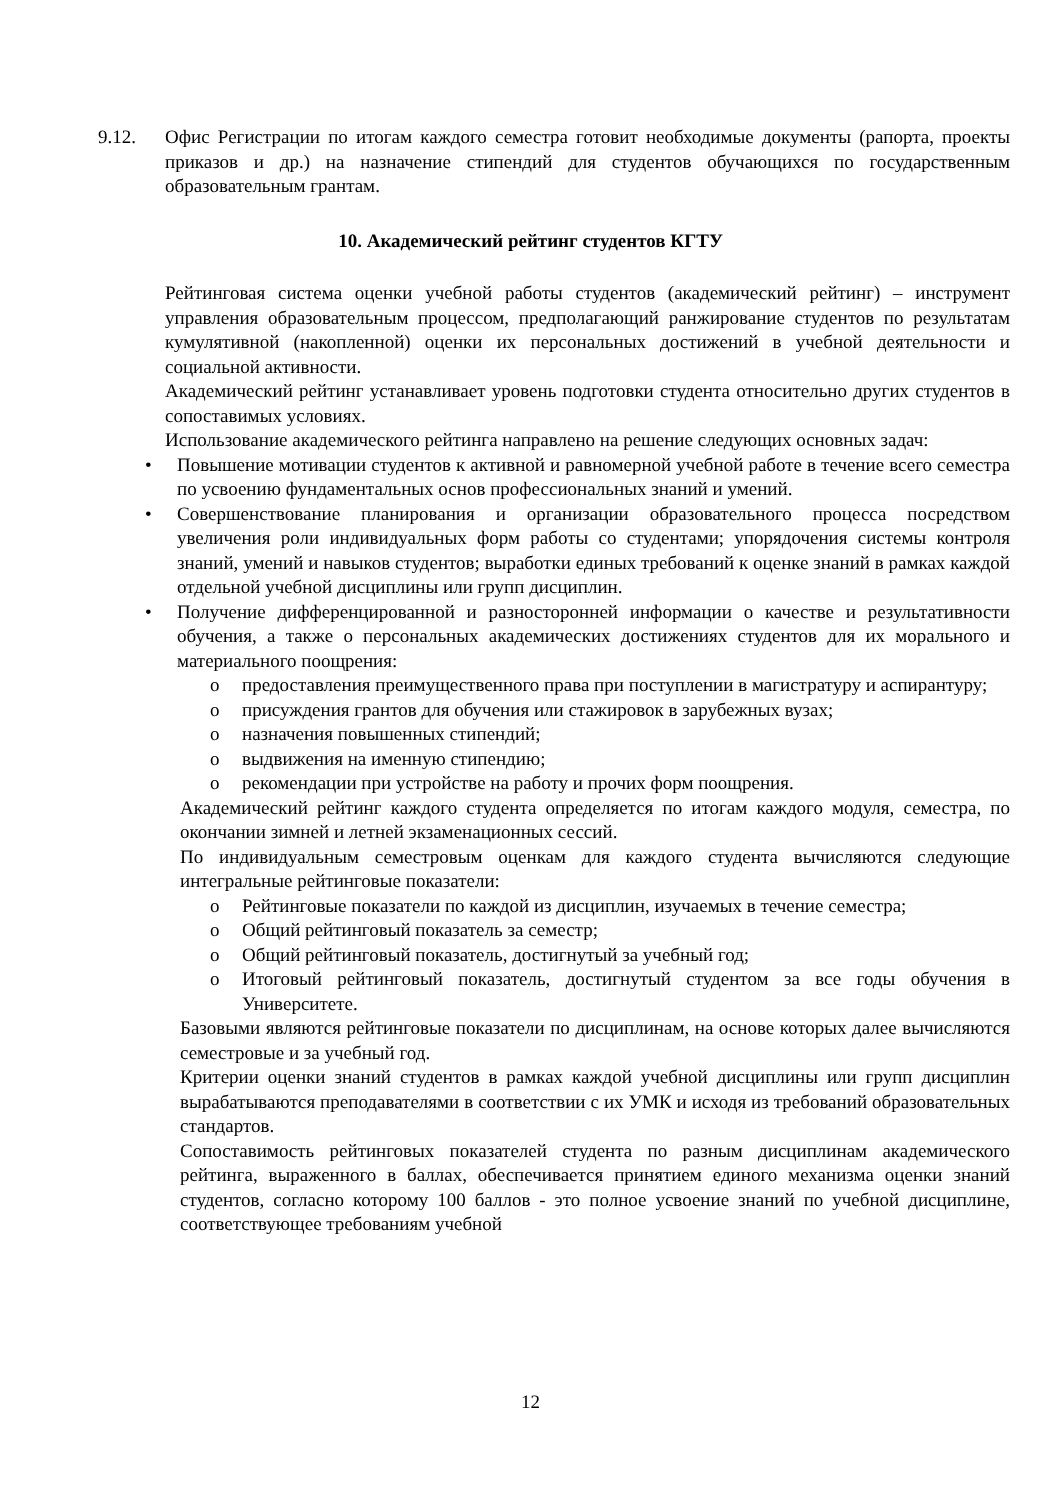9.12. Офис Регистрации по итогам каждого семестра готовит необходимые документы (рапорта, проекты приказов и др.) на назначение стипендий для студентов обучающихся по государственным образовательным грантам.
10. Академический рейтинг студентов КГТУ
Рейтинговая система оценки учебной работы студентов (академический рейтинг) – инструмент управления образовательным процессом, предполагающий ранжирование студентов по результатам кумулятивной (накопленной) оценки их персональных достижений в учебной деятельности и социальной активности.
Академический рейтинг устанавливает уровень подготовки студента относительно других студентов в сопоставимых условиях.
Использование академического рейтинга направлено на решение следующих основных задач:
• Повышение мотивации студентов к активной и равномерной учебной работе в течение всего семестра по усвоению фундаментальных основ профессиональных знаний и умений.
• Совершенствование планирования и организации образовательного процесса посредством увеличения роли индивидуальных форм работы со студентами; упорядочения системы контроля знаний, умений и навыков студентов; выработки единых требований к оценке знаний в рамках каждой отдельной учебной дисциплины или групп дисциплин.
• Получение дифференцированной и разносторонней информации о качестве и результативности обучения, а также о персональных академических достижениях студентов для их морального и материального поощрения:
o предоставления преимущественного права при поступлении в магистратуру и аспирантуру;
o присуждения грантов для обучения или стажировок в зарубежных вузах;
o назначения повышенных стипендий;
o выдвижения на именную стипендию;
o рекомендации при устройстве на работу и прочих форм поощрения.
Академический рейтинг каждого студента определяется по итогам каждого модуля, семестра, по окончании зимней и летней экзаменационных сессий.
По индивидуальным семестровым оценкам для каждого студента вычисляются следующие интегральные рейтинговые показатели:
o Рейтинговые показатели по каждой из дисциплин, изучаемых в течение семестра;
o Общий рейтинговый показатель за семестр;
o Общий рейтинговый показатель, достигнутый за учебный год;
o Итоговый рейтинговый показатель, достигнутый студентом за все годы обучения в Университете.
Базовыми являются рейтинговые показатели по дисциплинам, на основе которых далее вычисляются семестровые и за учебный год.
Критерии оценки знаний студентов в рамках каждой учебной дисциплины или групп дисциплин вырабатываются преподавателями в соответствии с их УМК и исходя из требований образовательных стандартов.
Сопоставимость рейтинговых показателей студента по разным дисциплинам академического рейтинга, выраженного в баллах, обеспечивается принятием единого механизма оценки знаний студентов, согласно которому 100 баллов - это полное усвоение знаний по учебной дисциплине, соответствующее требованиям учебной
12